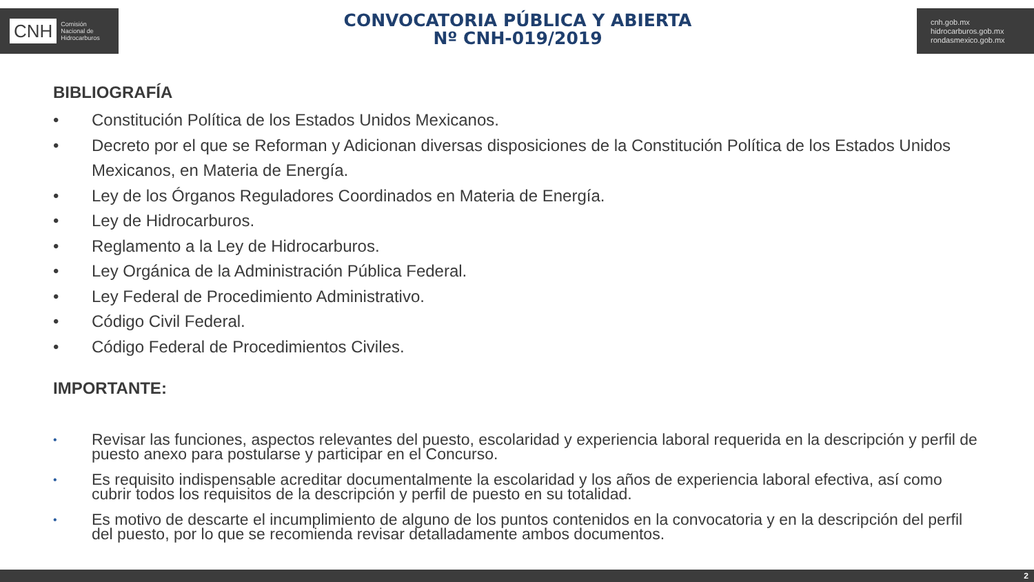CNH Comisión
Nacional de
Hidrocarburos
CONVOCATORIA PÚBLICA Y ABIERTA
Nº CNH-019/2019
cnh.gob.mx
hidrocarburos.gob.mx
rondasmexico.gob.mx
BIBLIOGRAFÍA
• Constitución Política de los Estados Unidos Mexicanos.
• Decreto por el que se Reforman y Adicionan diversas disposiciones de la Constitución Política de los Estados Unidos Mexicanos, en Materia de Energía.
• Ley de los Órganos Reguladores Coordinados en Materia de Energía.
• Ley de Hidrocarburos.
• Reglamento a la Ley de Hidrocarburos.
• Ley Orgánica de la Administración Pública Federal.
• Ley Federal de Procedimiento Administrativo.
• Código Civil Federal.
• Código Federal de Procedimientos Civiles.
IMPORTANTE:
• Revisar las funciones, aspectos relevantes del puesto, escolaridad y experiencia laboral requerida en la descripción y perfil de puesto anexo para postularse y participar en el Concurso.
• Es requisito indispensable acreditar documentalmente la escolaridad y los años de experiencia laboral efectiva, así como cubrir todos los requisitos de la descripción y perfil de puesto en su totalidad.
• Es motivo de descarte el incumplimiento de alguno de los puntos contenidos en la convocatoria y en la descripción del perfil del puesto, por lo que se recomienda revisar detalladamente ambos documentos.
2